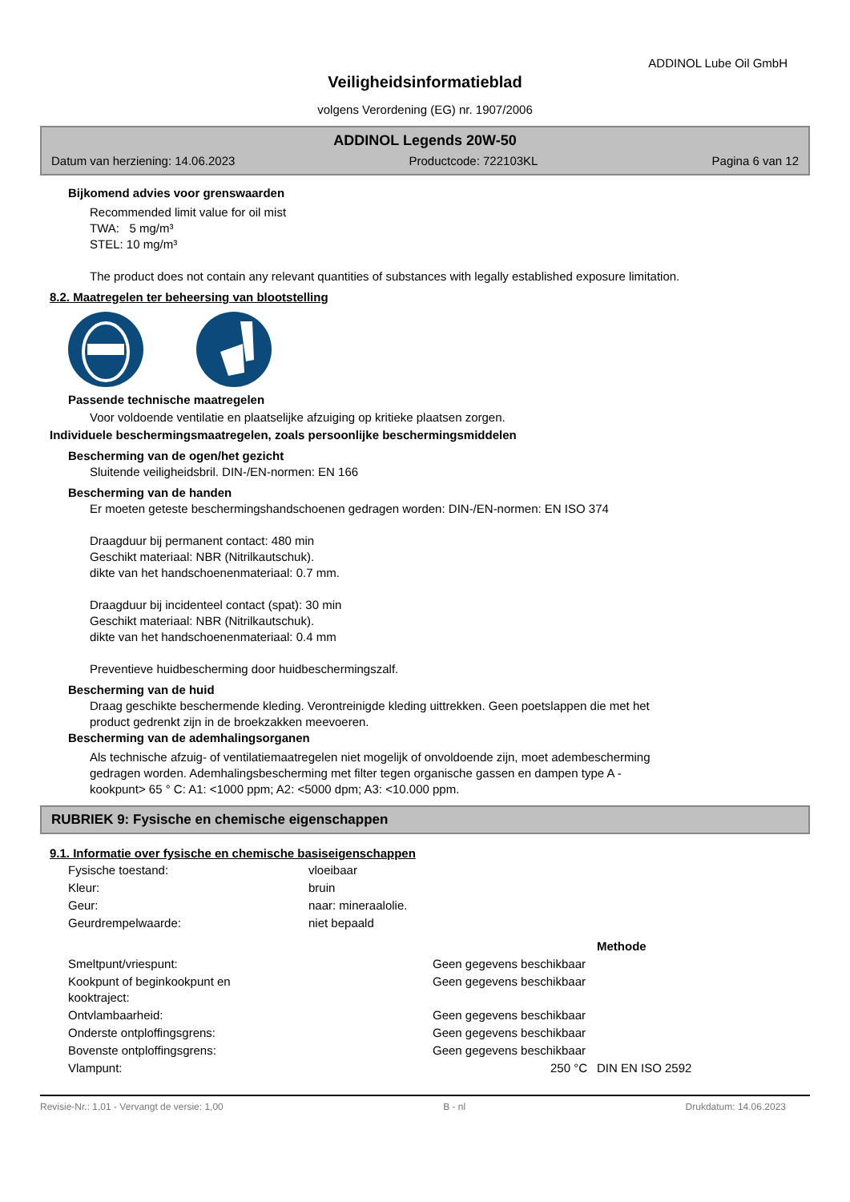ADDINOL Lube Oil GmbH
Veiligheidsinformatieblad
volgens Verordening (EG) nr. 1907/2006
ADDINOL Legends 20W-50
Datum van herziening: 14.06.2023 Productcode: 722103KL Pagina 6 van 12
Bijkomend advies voor grenswaarden
Recommended limit value for oil mist
TWA: 5 mg/m³
STEL: 10 mg/m³
The product does not contain any relevant quantities of substances with legally established exposure limitation.
8.2. Maatregelen ter beheersing van blootstelling
Passende technische maatregelen
Voor voldoende ventilatie en plaatselijke afzuiging op kritieke plaatsen zorgen.
Individuele beschermingsmaatregelen, zoals persoonlijke beschermingsmiddelen
Bescherming van de ogen/het gezicht
Sluitende veiligheidsbril. DIN-/EN-normen: EN 166
Bescherming van de handen
Er moeten geteste beschermingshandschoenen gedragen worden: DIN-/EN-normen: EN ISO 374
Draagduur bij permanent contact: 480 min
Geschikt materiaal: NBR (Nitrilkautschuk).
dikte van het handschoenenmateriaal: 0.7 mm.
Draagduur bij incidenteel contact (spat): 30 min
Geschikt materiaal: NBR (Nitrilkautschuk).
dikte van het handschoenenmateriaal: 0.4 mm
Preventieve huidbescherming door huidbeschermingszalf.
Bescherming van de huid
Draag geschikte beschermende kleding. Verontreinigde kleding uittrekken. Geen poetslappen die met het
product gedrenkt zijn in de broekzakken meevoeren.
Bescherming van de ademhalingsorganen
Als technische afzuig- of ventilatiemaatregelen niet mogelijk of onvoldoende zijn, moet adembescherming
gedragen worden. Ademhalingsbescherming met filter tegen organische gassen en dampen type A -
kookpunt> 65 ° C: A1: <1000 ppm; A2: <5000 dpm; A3: <10.000 ppm.
RUBRIEK 9: Fysische en chemische eigenschappen
9.1. Informatie over fysische en chemische basiseigenschappen
| Fysische toestand: | vloeibaar | | |
| Kleur: | bruin | | |
| Geur: | naar: mineraalolie. | | |
| Geurdrempelwaarde: | niet bepaald | | |
| | | | Methode |
| Smeltpunt/vriespunt: | | Geen gegevens beschikbaar | |
| Kookpunt of beginkookpunt en kooktraject: | | Geen gegevens beschikbaar | |
| Ontvlambaarheid: | | Geen gegevens beschikbaar | |
| Onderste ontploffingsgrens: | | Geen gegevens beschikbaar | |
| Bovenste ontploffingsgrens: | | Geen gegevens beschikbaar | |
| Vlampunt: | | 250 °C | DIN EN ISO 2592 |
Revisie-Nr.: 1,01 - Vervangt de versie: 1,00 B - nl Drukdatum: 14.06.2023